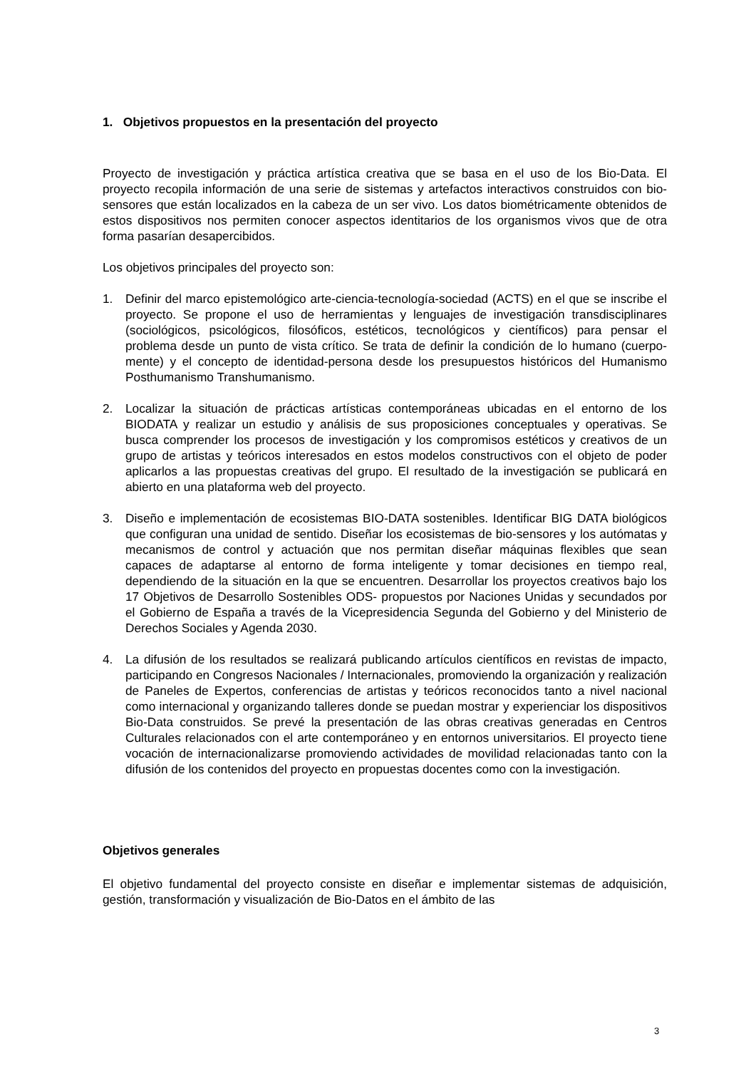1. Objetivos propuestos en la presentación del proyecto
Proyecto de investigación y práctica artística creativa que se basa en el uso de los Bio-Data. El proyecto recopila información de una serie de sistemas y artefactos interactivos construidos con bio-sensores que están localizados en la cabeza de un ser vivo. Los datos biométricamente obtenidos de estos dispositivos nos permiten conocer aspectos identitarios de los organismos vivos que de otra forma pasarían desapercibidos.
Los objetivos principales del proyecto son:
1. Definir del marco epistemológico arte-ciencia-tecnología-sociedad (ACTS) en el que se inscribe el proyecto. Se propone el uso de herramientas y lenguajes de investigación transdisciplinares (sociológicos, psicológicos, filosóficos, estéticos, tecnológicos y científicos) para pensar el problema desde un punto de vista crítico. Se trata de definir la condición de lo humano (cuerpo-mente) y el concepto de identidad-persona desde los presupuestos históricos del Humanismo Posthumanismo Transhumanismo.
2. Localizar la situación de prácticas artísticas contemporáneas ubicadas en el entorno de los BIODATA y realizar un estudio y análisis de sus proposiciones conceptuales y operativas. Se busca comprender los procesos de investigación y los compromisos estéticos y creativos de un grupo de artistas y teóricos interesados en estos modelos constructivos con el objeto de poder aplicarlos a las propuestas creativas del grupo. El resultado de la investigación se publicará en abierto en una plataforma web del proyecto.
3. Diseño e implementación de ecosistemas BIO-DATA sostenibles. Identificar BIG DATA biológicos que configuran una unidad de sentido. Diseñar los ecosistemas de bio-sensores y los autómatas y mecanismos de control y actuación que nos permitan diseñar máquinas flexibles que sean capaces de adaptarse al entorno de forma inteligente y tomar decisiones en tiempo real, dependiendo de la situación en la que se encuentren. Desarrollar los proyectos creativos bajo los 17 Objetivos de Desarrollo Sostenibles ODS- propuestos por Naciones Unidas y secundados por el Gobierno de España a través de la Vicepresidencia Segunda del Gobierno y del Ministerio de Derechos Sociales y Agenda 2030.
4. La difusión de los resultados se realizará publicando artículos científicos en revistas de impacto, participando en Congresos Nacionales / Internacionales, promoviendo la organización y realización de Paneles de Expertos, conferencias de artistas y teóricos reconocidos tanto a nivel nacional como internacional y organizando talleres donde se puedan mostrar y experienciar los dispositivos Bio-Data construidos. Se prevé la presentación de las obras creativas generadas en Centros Culturales relacionados con el arte contemporáneo y en entornos universitarios. El proyecto tiene vocación de internacionalizarse promoviendo actividades de movilidad relacionadas tanto con la difusión de los contenidos del proyecto en propuestas docentes como con la investigación.
Objetivos generales
El objetivo fundamental del proyecto consiste en diseñar e implementar sistemas de adquisición, gestión, transformación y visualización de Bio-Datos en el ámbito de las
3